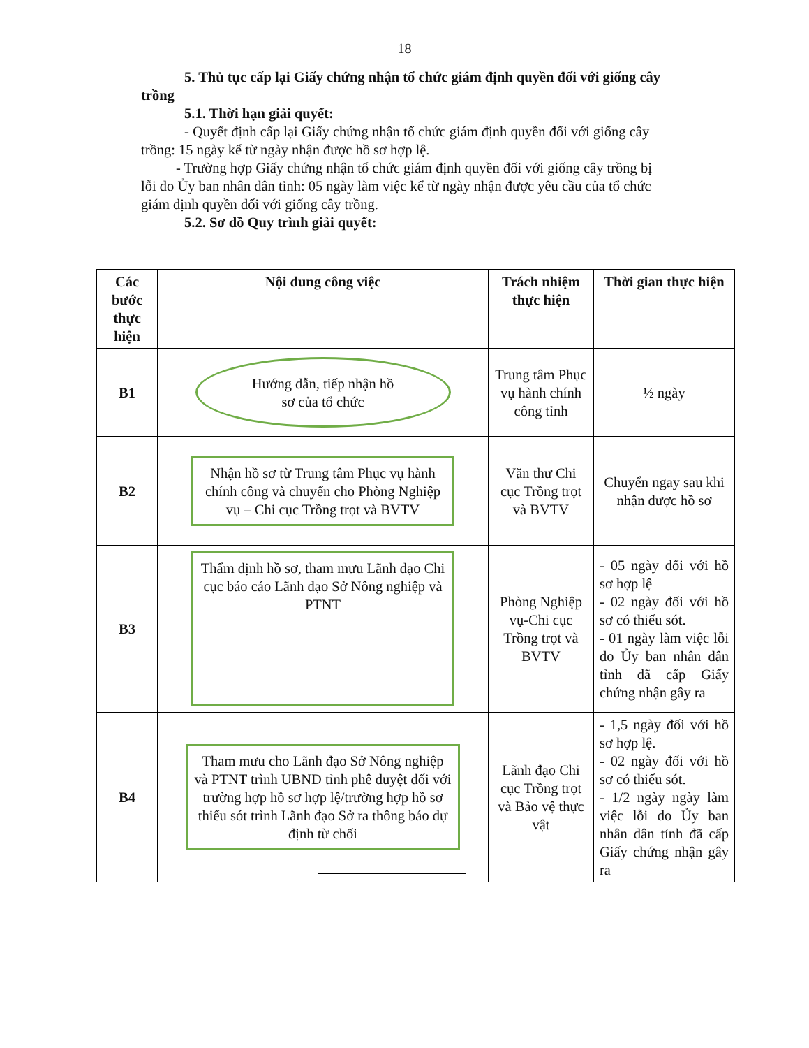18
5. Thủ tục cấp lại Giấy chứng nhận tổ chức giám định quyền đối với giống cây trồng
5.1. Thời hạn giải quyết:
- Quyết định cấp lại Giấy chứng nhận tổ chức giám định quyền đối với giống cây trồng: 15 ngày kể từ ngày nhận được hồ sơ hợp lệ.
- Trường hợp Giấy chứng nhận tổ chức giám định quyền đối với giống cây trồng bị lỗi do Ủy ban nhân dân tỉnh: 05 ngày làm việc kể từ ngày nhận được yêu cầu của tổ chức giám định quyền đối với giống cây trồng.
5.2. Sơ đồ Quy trình giải quyết:
| Các bước thực hiện | Nội dung công việc | Trách nhiệm thực hiện | Thời gian thực hiện |
| --- | --- | --- | --- |
| B1 | Hướng dẫn, tiếp nhận hồ sơ của tổ chức | Trung tâm Phục vụ hành chính công tỉnh | ½ ngày |
| B2 | Nhận hồ sơ từ Trung tâm Phục vụ hành chính công và chuyển cho Phòng Nghiệp vụ – Chi cục Trồng trọt và BVTV | Văn thư Chi cục Trồng trọt và BVTV | Chuyển ngay sau khi nhận được hồ sơ |
| B3 | Thẩm định hồ sơ, tham mưu Lãnh đạo Chi cục báo cáo Lãnh đạo Sở Nông nghiệp và PTNT | Phòng Nghiệp vụ-Chi cục Trồng trọt và BVTV | - 05 ngày đối với hồ sơ hợp lệ - 02 ngày đối với hồ sơ có thiếu sót. - 01 ngày làm việc lỗi do Ủy ban nhân dân tỉnh đã cấp Giấy chứng nhận gây ra |
| B4 | Tham mưu cho Lãnh đạo Sở Nông nghiệp và PTNT trình UBND tỉnh phê duyệt đối với trường hợp hồ sơ hợp lệ/trường hợp hồ sơ thiếu sót trình Lãnh đạo Sở ra thông báo dự định từ chối | Lãnh đạo Chi cục Trồng trọt và Bảo vệ thực vật | - 1,5 ngày đối với hồ sơ hợp lệ. - 02 ngày đối với hồ sơ có thiếu sót. - 1/2 ngày ngày làm việc lỗi do Ủy ban nhân dân tỉnh đã cấp Giấy chứng nhận gây ra |